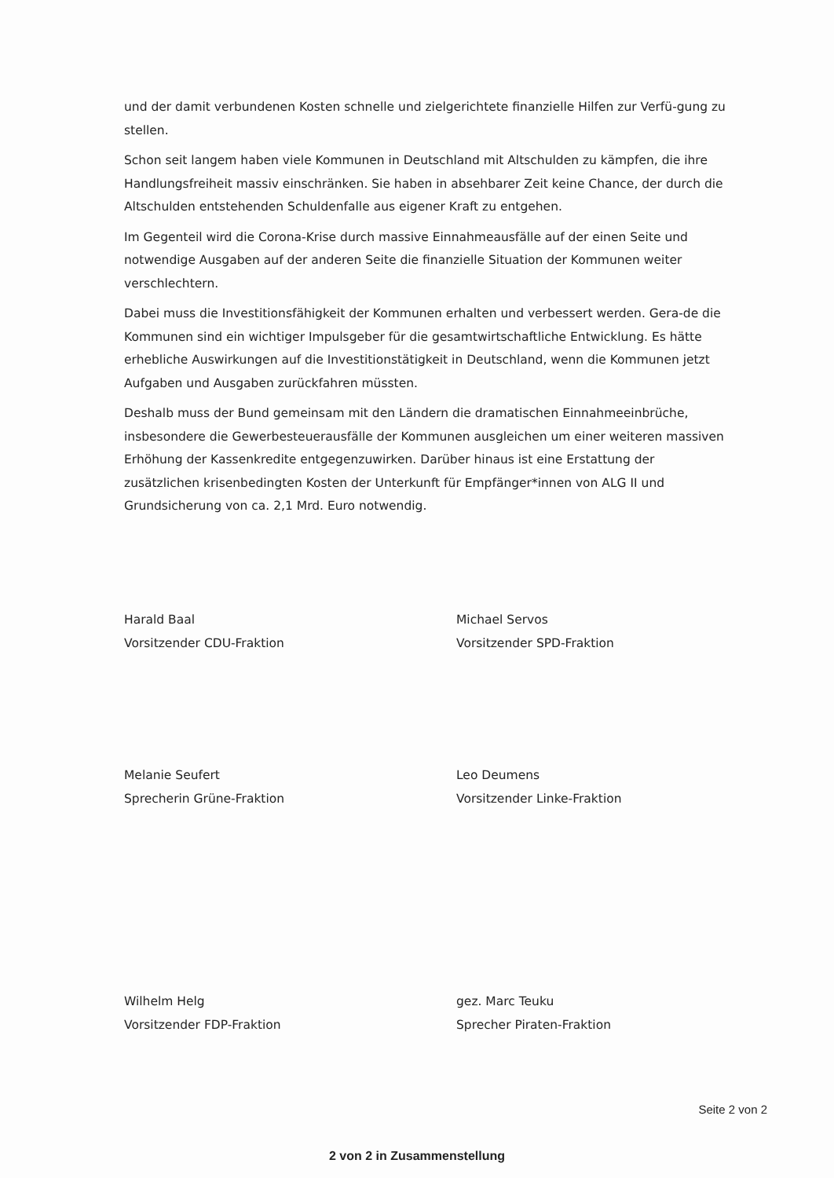und der damit verbundenen Kosten schnelle und zielgerichtete finanzielle Hilfen zur Verfü-gung zu stellen.
Schon seit langem haben viele Kommunen in Deutschland mit Altschulden zu kämpfen, die ihre Handlungsfreiheit massiv einschränken. Sie haben in absehbarer Zeit keine Chance, der durch die Altschulden entstehenden Schuldenfalle aus eigener Kraft zu entgehen.
Im Gegenteil wird die Corona-Krise durch massive Einnahmeausfälle auf der einen Seite und notwendige Ausgaben auf der anderen Seite die finanzielle Situation der Kommunen weiter verschlechtern.
Dabei muss die Investitionsfähigkeit der Kommunen erhalten und verbessert werden. Gera-de die Kommunen sind ein wichtiger Impulsgeber für die gesamtwirtschaftliche Entwicklung. Es hätte erhebliche Auswirkungen auf die Investitionstätigkeit in Deutschland, wenn die Kommunen jetzt Aufgaben und Ausgaben zurückfahren müssten.
Deshalb muss der Bund gemeinsam mit den Ländern die dramatischen Einnahmeeinbrüche, insbesondere die Gewerbesteuerausfälle der Kommunen ausgleichen um einer weiteren massiven Erhöhung der Kassenkredite entgegenzuwirken. Darüber hinaus ist eine Erstattung der zusätzlichen krisenbedingten Kosten der Unterkunft für Empfänger*innen von ALG II und Grundsicherung von ca. 2,1 Mrd. Euro notwendig.
Harald Baal
Vorsitzender CDU-Fraktion
Michael Servos
Vorsitzender SPD-Fraktion
Melanie Seufert
Sprecherin Grüne-Fraktion
Leo Deumens
Vorsitzender Linke-Fraktion
Wilhelm Helg
Vorsitzender FDP-Fraktion
gez. Marc Teuku
Sprecher Piraten-Fraktion
Seite 2 von 2
2 von 2 in Zusammenstellung